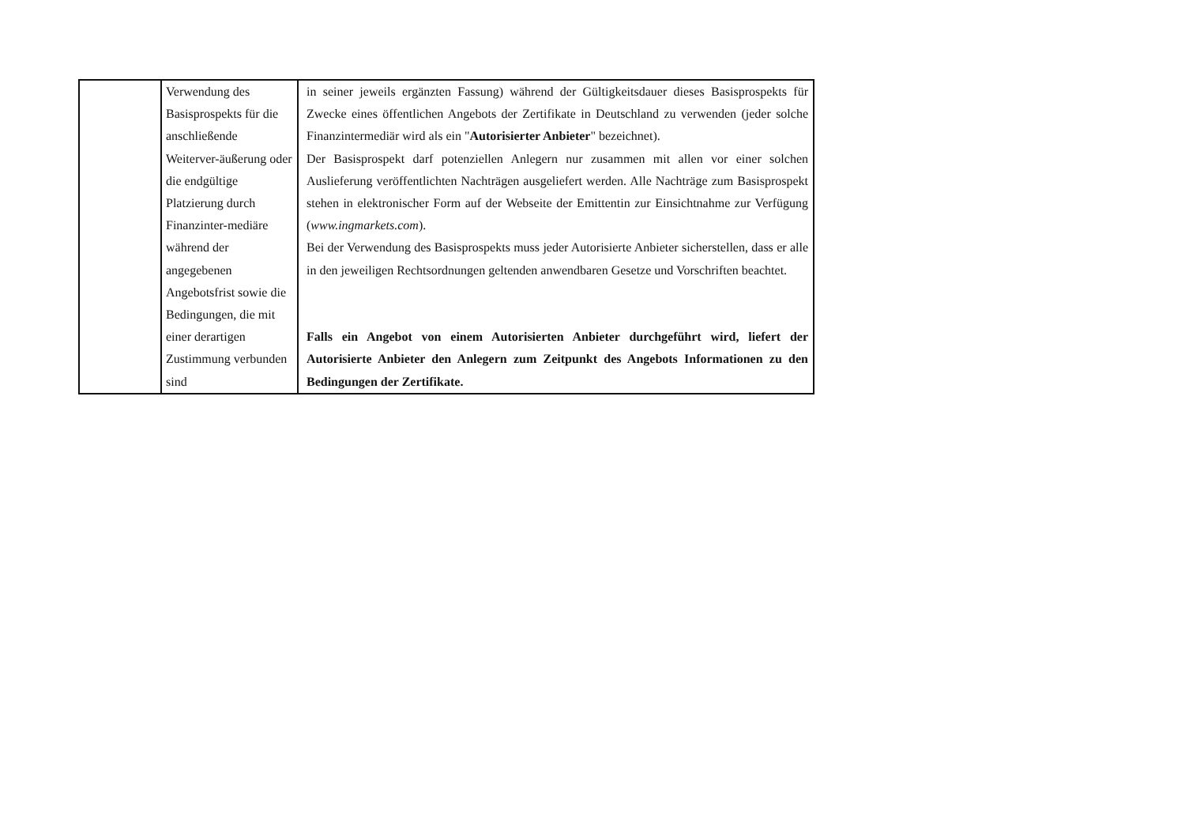| | Verwendung des Basisprospekts für die anschließende Weiterver-äußerung oder die endgültige Platzierung durch Finanzinter-mediäre während der angegebenen Angebotsfrist sowie die Bedingungen, die mit einer derartigen Zustimmung verbunden sind | in seiner jeweils ergänzten Fassung) während der Gültigkeitsdauer dieses Basisprospekts für Zwecke eines öffentlichen Angebots der Zertifikate in Deutschland zu verwenden (jeder solche Finanzintermediär wird als ein " Autorisierter Anbieter " bezeichnet). Der Basisprospekt darf potenziellen Anlegern nur zusammen mit allen vor einer solchen Auslieferung veröffentlichten Nachträgen ausgeliefert werden. Alle Nachträge zum Basisprospekt stehen in elektronischer Form auf der Webseite der Emittentin zur Einsichtnahme zur Verfügung ( www.ingmarkets.com ). Bei der Verwendung des Basisprospekts muss jeder Autorisierte Anbieter sicherstellen, dass er alle in den jeweiligen Rechtsordnungen geltenden anwendbaren Gesetze und Vorschriften beachtet. Falls ein Angebot von einem Autorisierten Anbieter durchgeführt wird, liefert der Autorisierte Anbieter den Anlegern zum Zeitpunkt des Angebots Informationen zu den Bedingungen der Zertifikate. |